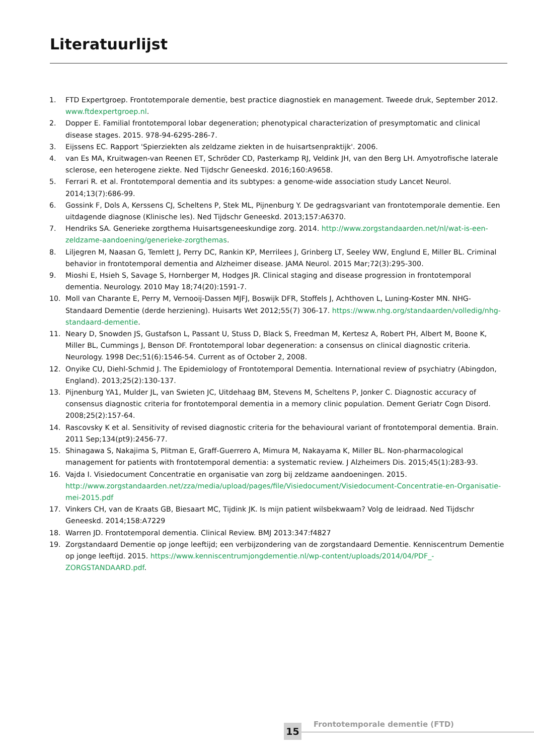Literatuurlijst
1. FTD Expertgroep. Frontotemporale dementie, best practice diagnostiek en management. Tweede druk, September 2012. www.ftdexpertgroep.nl.
2. Dopper E. Familial frontotemporal lobar degeneration; phenotypical characterization of presymptomatic and clinical disease stages. 2015. 978-94-6295-286-7.
3. Eijssens EC. Rapport 'Spierziekten als zeldzame ziekten in de huisartsenpraktijk'. 2006.
4. van Es MA, Kruitwagen-van Reenen ET, Schröder CD, Pasterkamp RJ, Veldink JH, van den Berg LH. Amyotrofische laterale sclerose, een heterogene ziekte. Ned Tijdschr Geneeskd. 2016;160:A9658.
5. Ferrari R. et al. Frontotemporal dementia and its subtypes: a genome-wide association study Lancet Neurol. 2014;13(7):686-99.
6. Gossink F, Dols A, Kerssens CJ, Scheltens P, Stek ML, Pijnenburg Y. De gedragsvariant van frontotemporale dementie. Een uitdagende diagnose (Klinische les). Ned Tijdschr Geneeskd. 2013;157:A6370.
7. Hendriks SA. Generieke zorgthema Huisartsgeneeskundige zorg. 2014. http://www.zorgstandaarden.net/nl/wat-is-een-zeldzame-aandoening/generieke-zorgthemas.
8. Liljegren M, Naasan G, Temlett J, Perry DC, Rankin KP, Merrilees J, Grinberg LT, Seeley WW, Englund E, Miller BL. Criminal behavior in frontotemporal dementia and Alzheimer disease. JAMA Neurol. 2015 Mar;72(3):295-300.
9. Mioshi E, Hsieh S, Savage S, Hornberger M, Hodges JR. Clinical staging and disease progression in frontotemporal dementia. Neurology. 2010 May 18;74(20):1591-7.
10. Moll van Charante E, Perry M, Vernooij-Dassen MJFJ, Boswijk DFR, Stoffels J, Achthoven L, Luning-Koster MN. NHG-Standaard Dementie (derde herziening). Huisarts Wet 2012;55(7) 306-17. https://www.nhg.org/standaarden/volledig/nhg-standaard-dementie.
11. Neary D, Snowden JS, Gustafson L, Passant U, Stuss D, Black S, Freedman M, Kertesz A, Robert PH, Albert M, Boone K, Miller BL, Cummings J, Benson DF. Frontotemporal lobar degeneration: a consensus on clinical diagnostic criteria. Neurology. 1998 Dec;51(6):1546-54. Current as of October 2, 2008.
12. Onyike CU, Diehl-Schmid J. The Epidemiology of Frontotemporal Dementia. International review of psychiatry (Abingdon, England). 2013;25(2):130-137.
13. Pijnenburg YA1, Mulder JL, van Swieten JC, Uitdehaag BM, Stevens M, Scheltens P, Jonker C. Diagnostic accuracy of consensus diagnostic criteria for frontotemporal dementia in a memory clinic population. Dement Geriatr Cogn Disord. 2008;25(2):157-64.
14. Rascovsky K et al. Sensitivity of revised diagnostic criteria for the behavioural variant of frontotemporal dementia. Brain. 2011 Sep;134(pt9):2456-77.
15. Shinagawa S, Nakajima S, Plitman E, Graff-Guerrero A, Mimura M, Nakayama K, Miller BL. Non-pharmacological management for patients with frontotemporal dementia: a systematic review. J Alzheimers Dis. 2015;45(1):283-93.
16. Vajda I. Visiedocument Concentratie en organisatie van zorg bij zeldzame aandoeningen. 2015. http://www.zorgstandaarden.net/zza/media/upload/pages/file/Visiedocument/Visiedocument-Concentratie-en-Organisatie-mei-2015.pdf
17. Vinkers CH, van de Kraats GB, Biesaart MC, Tijdink JK. Is mijn patient wilsbekwaam? Volg de leidraad. Ned Tijdschr Geneeskd. 2014;158:A7229
18. Warren JD. Frontotemporal dementia. Clinical Review. BMJ 2013:347:f4827
19. Zorgstandaard Dementie op jonge leeftijd; een verbijzondering van de zorgstandaard Dementie. Kenniscentrum Dementie op jonge leeftijd. 2015. https://www.kenniscentrumjongdementie.nl/wp-content/uploads/2014/04/PDF_-ZORGSTANDAARD.pdf.
15 Frontotemporale dementie (FTD)